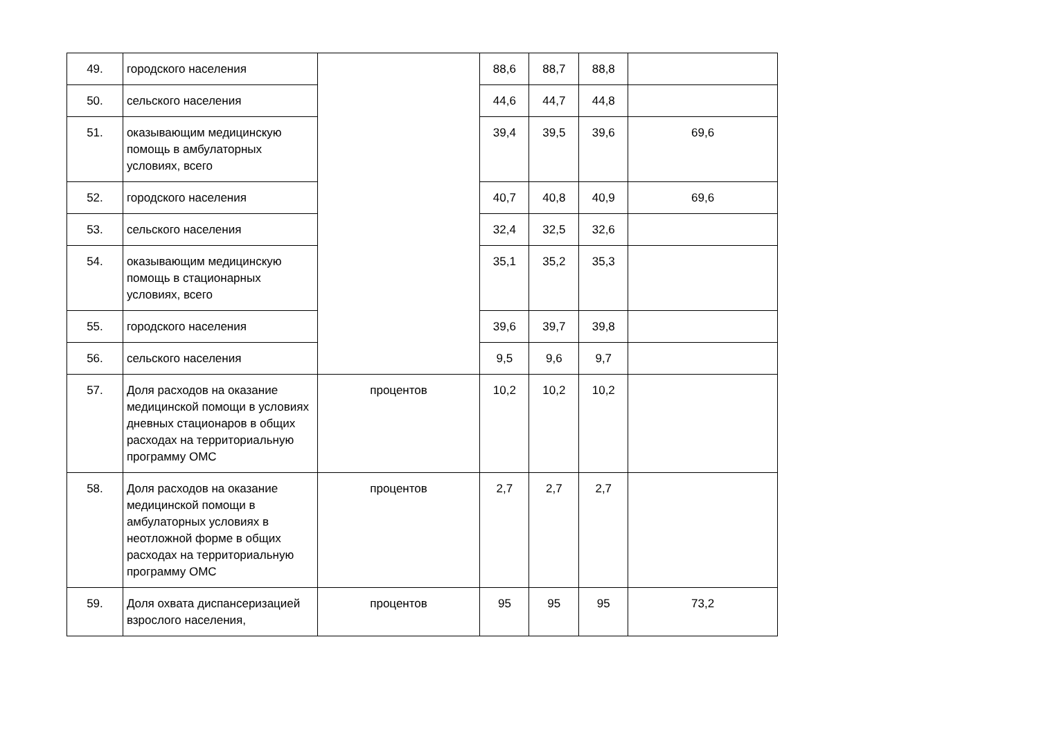| 49. | городского населения | | 88,6 | 88,7 | 88,8 | |
| 50. | сельского населения | | 44,6 | 44,7 | 44,8 | |
| 51. | оказывающим медицинскую помощь в амбулаторных условиях, всего | | 39,4 | 39,5 | 39,6 | 69,6 |
| 52. | городского населения | | 40,7 | 40,8 | 40,9 | 69,6 |
| 53. | сельского населения | | 32,4 | 32,5 | 32,6 | |
| 54. | оказывающим медицинскую помощь в стационарных условиях, всего | | 35,1 | 35,2 | 35,3 | |
| 55. | городского населения | | 39,6 | 39,7 | 39,8 | |
| 56. | сельского населения | | 9,5 | 9,6 | 9,7 | |
| 57. | Доля расходов на оказание медицинской помощи в условиях дневных стационаров в общих расходах на территориальную программу ОМС | процентов | 10,2 | 10,2 | 10,2 | |
| 58. | Доля расходов на оказание медицинской помощи в амбулаторных условиях в неотложной форме в общих расходах на территориальную программу ОМС | процентов | 2,7 | 2,7 | 2,7 | |
| 59. | Доля охвата диспансеризацией взрослого населения, | процентов | 95 | 95 | 95 | 73,2 |